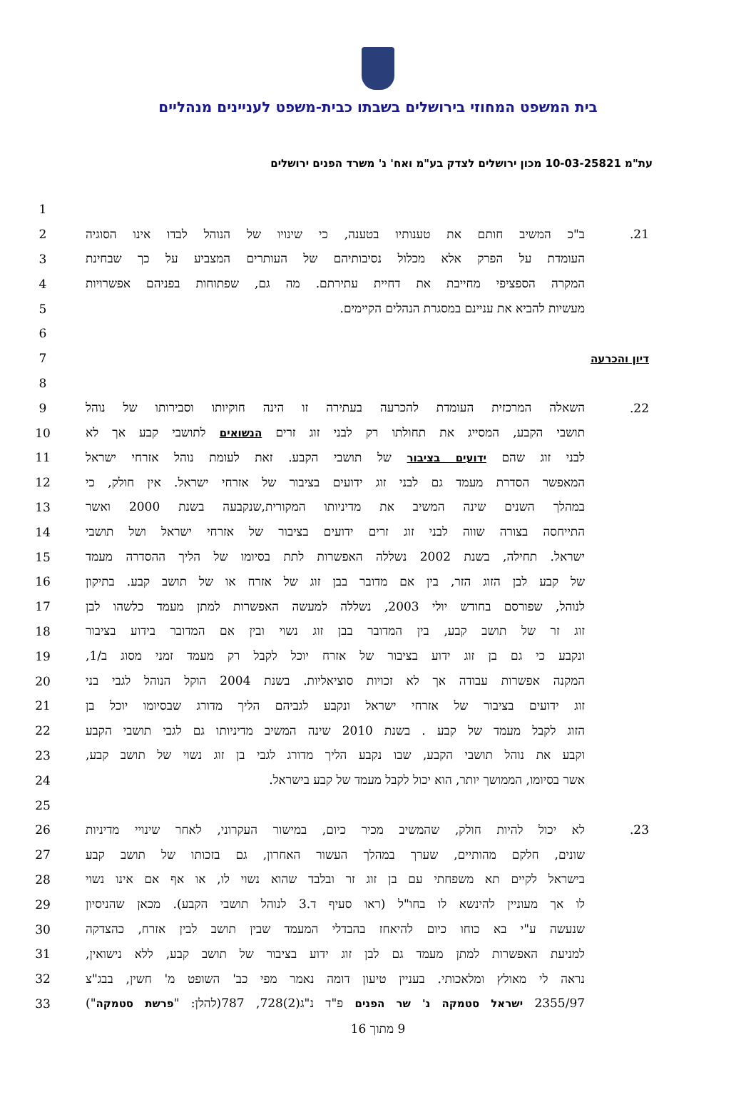בית המשפט המחוזי בירושלים בשבתו כבית-משפט לעניינים מנהליים
עת"מ 10-03-25821 מכון ירושלים לצדק בע"מ ואח' נ' משרד הפנים ירושלים
1
2 ב"כ המשיב חותם את טענותיו בטענה, כי שינויו של הנוהל לבדו אינו הסוגיה 21.
3 העומדת על הפרק אלא מכלול נסיבותיהם של העותרים המצביע על כך שבחינת
4 המקרה הספציפי מחייבת את דחיית עתירתם. מה גם, שפתוחות בפניהם אפשרויות
5 מעשיות להביא את עניינם במסגרת הנהלים הקיימים.
6
7 דיון והכרעה
8
9 השאלה המרכזית העומדת להכרעה בעתירה זו הינה חוקיותו וסבירותו של נוהל 22.
10 תושבי הקבע, המסייג את תחולתו רק לבני זוג זרים הנשואים לתושבי קבע אך לא
11 לבני זוג שהם ידועים בציבור של תושבי הקבע. זאת לעומת נוהל אזרחי ישראל
12 המאפשר הסדרת מעמד גם לבני זוג ידועים בציבור של אזרחי ישראל. אין חולק, כי
13 במהלך השנים שינה המשיב את מדיניותו המקורית,שנקבעה בשנת 2000 ואשר
14 התייחסה בצורה שווה לבני זוג זרים ידועים בציבור של אזרחי ישראל ושל תושבי
15 ישראל. תחילה, בשנת 2002 נשללה האפשרות לתת בסיומו של הליך ההסדרה מעמד
16 של קבע לבן הזוג הזר, בין אם מדובר בבן זוג של אזרח או של תושב קבע. בתיקון
17 לנוהל, שפורסם בחודש יולי 2003, נשללה למעשה האפשרות למתן מעמד כלשהו לבן
18 זוג זר של תושב קבע, בין המדובר בבן זוג נשוי ובין אם המדובר בידוע בציבור
19 ונקבע כי גם בן זוג ידוע בציבור של אזרח יוכל לקבל רק מעמד זמני מסוג ב/1,
20 המקנה אפשרות עבודה אך לא זכויות סוציאליות. בשנת 2004 הוקל הנוהל לגבי בני
21 זוג ידועים בציבור של אזרחי ישראל ונקבע לגביהם הליך מדורג שבסיומו יוכל בן
22 הזוג לקבל מעמד של קבע . בשנת 2010 שינה המשיב מדיניותו גם לגבי תושבי הקבע
23 וקבע את נוהל תושבי הקבע, שבו נקבע הליך מדורג לגבי בן זוג נשוי של תושב קבע,
24 אשר בסיומו, הממושך יותר, הוא יכול לקבל מעמד של קבע בישראל.
25
26 לא יכול להיות חולק, שהמשיב מכיר כיום, במישור העקרוני, לאחר שינויי מדיניות 23.
27 שונים, חלקם מהותיים, שערך במהלך העשור האחרון, גם בזכותו של תושב קבע
28 בישראל לקיים תא משפחתי עם בן זוג זר ובלבד שהוא נשוי לו, או אף אם אינו נשוי
29 לו אך מעוניין להינשא לו בחו"ל (ראו סעיף ד.3 לנוהל תושבי הקבע). מכאן שהניסיון
30 שנעשה ע"י בא כוחו כיום להיאחז בהבדלי המעמד שבין תושב לבין אזרח, כהצדקה
31 למניעת האפשרות למתן מעמד גם לבן זוג ידוע בציבור של תושב קבע, ללא נישואין,
32 נראה לי מאולץ ומלאכותי. בעניין טיעון דומה נאמר מפי כב' השופט מ' חשין, בבג"צ
33 2355/97 ישראל סטמקה נ' שר הפנים פ"ד נ"ג(2)728, 787(להלן: "פרשת סטמקה")
9 מתוך 16